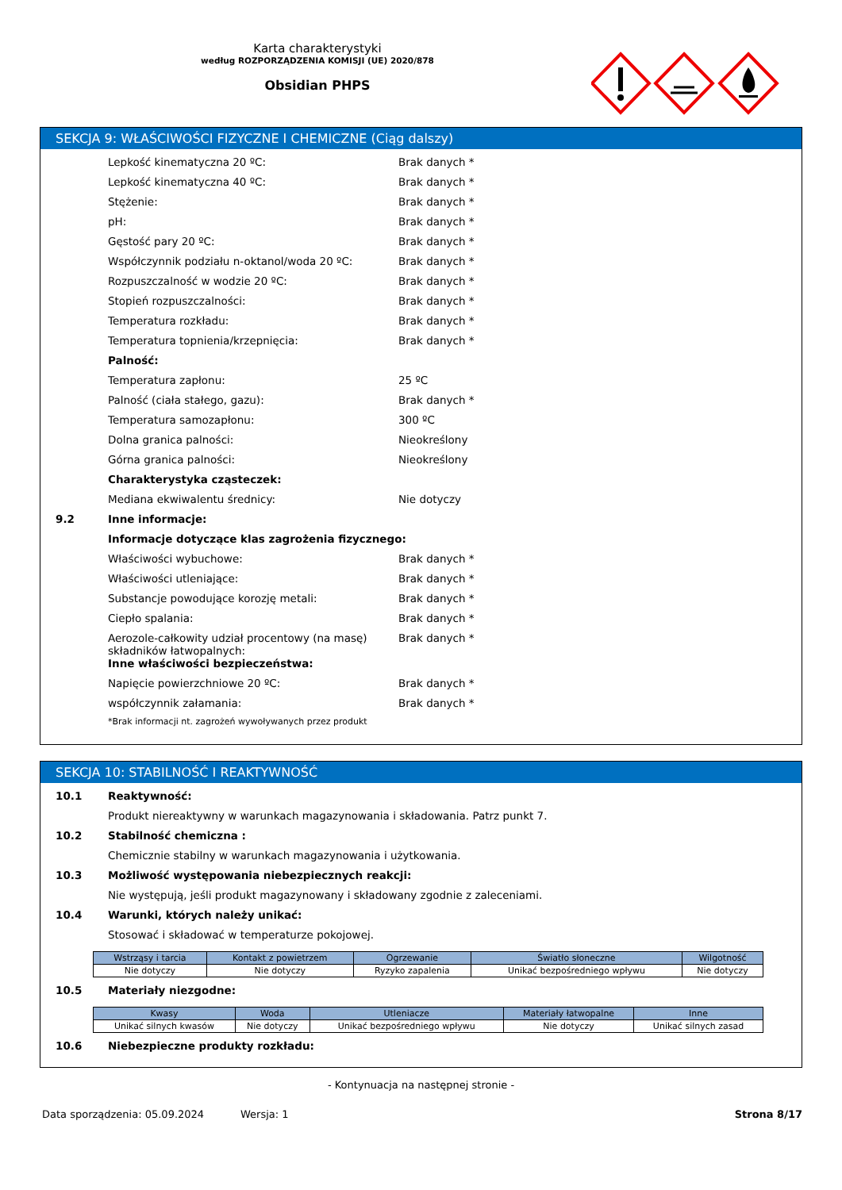Karta charakterystyki
według ROZPORZĄDZENIA KOMISJI (UE) 2020/878
Obsidian PHPS
SEKCJA 9: WŁAŚCIWOŚCI FIZYCZNE I CHEMICZNE (Ciąg dalszy)
Lepkość kinematyczna 20 ºC: Brak danych *
Lepkość kinematyczna 40 ºC: Brak danych *
Stężenie: Brak danych *
pH: Brak danych *
Gęstość pary 20 ºC: Brak danych *
Współczynnik podziału n-oktanol/woda 20 ºC: Brak danych *
Rozpuszczalność w wodzie 20 ºC: Brak danych *
Stopień rozpuszczalności: Brak danych *
Temperatura rozkładu: Brak danych *
Temperatura topnienia/krzepnięcia: Brak danych *
Palność:
Temperatura zapłonu: 25 ºC
Palność (ciała stałego, gazu): Brak danych *
Temperatura samozapłonu: 300 ºC
Dolna granica palności: Nieokreślony
Górna granica palności: Nieokreślony
Charakterystyka cząsteczek:
Mediana ekwiwalentu średnicy: Nie dotyczy
9.2 Inne informacje:
Informacje dotyczące klas zagrożenia fizycznego:
Właściwości wybuchowe: Brak danych *
Właściwości utleniające: Brak danych *
Substancje powodujące korozję metali: Brak danych *
Ciepło spalania: Brak danych *
Aerozole-całkowity udział procentowy (na masę) składników łatwopalnych:
Brak danych *
Inne właściwości bezpieczeństwa:
Napięcie powierzchniowe 20 ºC: Brak danych *
współczynnik załamania: Brak danych *
*Brak informacji nt. zagrożeń wywoływanych przez produkt
SEKCJA 10: STABILNOŚĆ I REAKTYWNOŚĆ
10.1 Reaktywność:
Produkt niereaktywny w warunkach magazynowania i składowania. Patrz punkt 7.
10.2 Stabilność chemiczna :
Chemicznie stabilny w warunkach magazynowania i użytkowania.
10.3 Możliwość występowania niebezpiecznych reakcji:
Nie występują, jeśli produkt magazynowany i składowany zgodnie z zaleceniami.
10.4 Warunki, których należy unikać:
Stosować i składować w temperaturze pokojowej.
| Wstrząsy i tarcia | Kontakt z powietrzem | Ogrzewanie | Światło słoneczne | Wilgotność |
| --- | --- | --- | --- | --- |
| Nie dotyczy | Nie dotyczy | Ryzyko zapalenia | Unikać bezpośredniego wpływu | Nie dotyczy |
10.5 Materiały niezgodne:
| Kwasy | Woda | Utleniacze | Materiały łatwopalne | Inne |
| --- | --- | --- | --- | --- |
| Unikać silnych kwasów | Nie dotyczy | Unikać bezpośredniego wpływu | Nie dotyczy | Unikać silnych zasad |
10.6 Niebezpieczne produkty rozkładu:
- Kontynuacja na następnej stronie -
Data sporządzenia: 05.09.2024 Wersja: 1 Strona 8/17